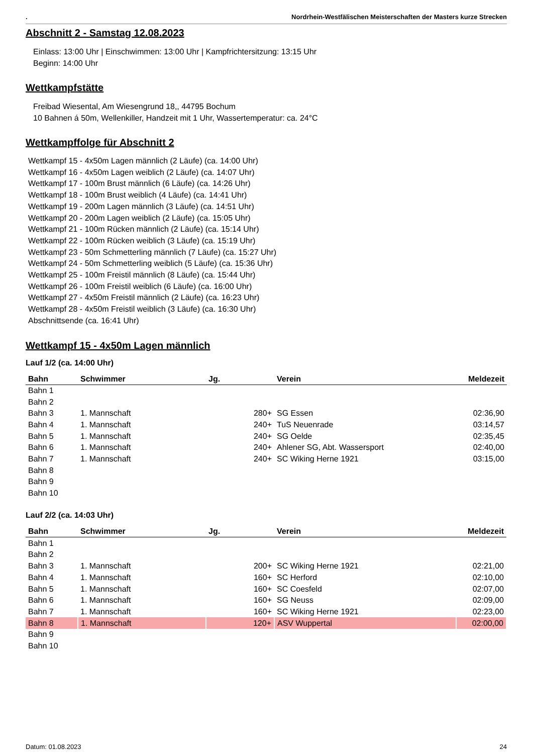. Nordrhein-Westfälischen Meisterschaften der Masters kurze Strecken
Abschnitt 2 - Samstag 12.08.2023
Einlass: 13:00 Uhr | Einschwimmen: 13:00 Uhr | Kampfrichtersitzung: 13:15 Uhr
Beginn: 14:00 Uhr
Wettkampfstätte
Freibad Wiesental, Am Wiesengrund 18,, 44795 Bochum
10 Bahnen á 50m, Wellenkiller, Handzeit mit 1 Uhr, Wassertemperatur: ca. 24°C
Wettkampffolge für Abschnitt 2
Wettkampf 15 - 4x50m Lagen männlich (2 Läufe) (ca. 14:00 Uhr)
Wettkampf 16 - 4x50m Lagen weiblich (2 Läufe) (ca. 14:07 Uhr)
Wettkampf 17 - 100m Brust männlich (6 Läufe) (ca. 14:26 Uhr)
Wettkampf 18 - 100m Brust weiblich (4 Läufe) (ca. 14:41 Uhr)
Wettkampf 19 - 200m Lagen männlich (3 Läufe) (ca. 14:51 Uhr)
Wettkampf 20 - 200m Lagen weiblich (2 Läufe) (ca. 15:05 Uhr)
Wettkampf 21 - 100m Rücken männlich (2 Läufe) (ca. 15:14 Uhr)
Wettkampf 22 - 100m Rücken weiblich (3 Läufe) (ca. 15:19 Uhr)
Wettkampf 23 - 50m Schmetterling männlich (7 Läufe) (ca. 15:27 Uhr)
Wettkampf 24 - 50m Schmetterling weiblich (5 Läufe) (ca. 15:36 Uhr)
Wettkampf 25 - 100m Freistil männlich (8 Läufe) (ca. 15:44 Uhr)
Wettkampf 26 - 100m Freistil weiblich (6 Läufe) (ca. 16:00 Uhr)
Wettkampf 27 - 4x50m Freistil männlich (2 Läufe) (ca. 16:23 Uhr)
Wettkampf 28 - 4x50m Freistil weiblich (3 Läufe) (ca. 16:30 Uhr)
Abschnittsende (ca. 16:41 Uhr)
Wettkampf 15 - 4x50m Lagen männlich
Lauf 1/2 (ca. 14:00 Uhr)
| Bahn | Schwimmer | Jg. | Verein | Meldezeit |
| --- | --- | --- | --- | --- |
| Bahn 1 | | | | |
| Bahn 2 | | | | |
| Bahn 3 | 1. Mannschaft | 280+ | SG Essen | 02:36,90 |
| Bahn 4 | 1. Mannschaft | 240+ | TuS Neuenrade | 03:14,57 |
| Bahn 5 | 1. Mannschaft | 240+ | SG Oelde | 02:35,45 |
| Bahn 6 | 1. Mannschaft | 240+ | Ahlener SG, Abt. Wassersport | 02:40,00 |
| Bahn 7 | 1. Mannschaft | 240+ | SC Wiking Herne 1921 | 03:15,00 |
| Bahn 8 | | | | |
| Bahn 9 | | | | |
| Bahn 10 | | | | |
Lauf 2/2 (ca. 14:03 Uhr)
| Bahn | Schwimmer | Jg. | Verein | Meldezeit |
| --- | --- | --- | --- | --- |
| Bahn 1 | | | | |
| Bahn 2 | | | | |
| Bahn 3 | 1. Mannschaft | 200+ | SC Wiking Herne 1921 | 02:21,00 |
| Bahn 4 | 1. Mannschaft | 160+ | SC Herford | 02:10,00 |
| Bahn 5 | 1. Mannschaft | 160+ | SC Coesfeld | 02:07,00 |
| Bahn 6 | 1. Mannschaft | 160+ | SG Neuss | 02:09,00 |
| Bahn 7 | 1. Mannschaft | 160+ | SC Wiking Herne 1921 | 02:23,00 |
| Bahn 8 | 1. Mannschaft | 120+ | ASV Wuppertal | 02:00,00 |
| Bahn 9 | | | | |
| Bahn 10 | | | | |
Datum: 01.08.2023 24